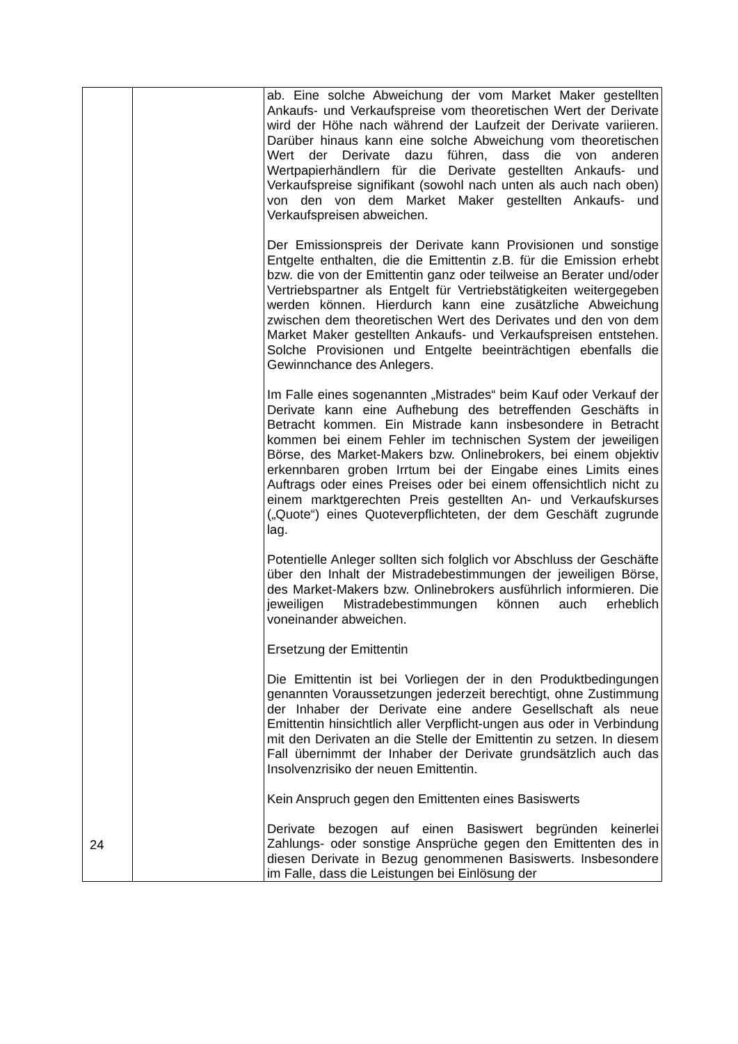| | | ab. Eine solche Abweichung der vom Market Maker gestellten Ankaufs- und Verkaufspreise vom theoretischen Wert der Derivate wird der Höhe nach während der Laufzeit der Derivate variieren. Darüber hinaus kann eine solche Abweichung vom theoretischen Wert der Derivate dazu führen, dass die von anderen Wertpapierhändlern für die Derivate gestellten Ankaufs- und Verkaufspreise signifikant (sowohl nach unten als auch nach oben) von den von dem Market Maker gestellten Ankaufs- und Verkaufspreisen abweichen. Der Emissionspreis der Derivate kann Provisionen und sonstige Entgelte enthalten, die die Emittentin z.B. für die Emission erhebt bzw. die von der Emittentin ganz oder teilweise an Berater und/oder Vertriebspartner als Entgelt für Vertriebstätigkeiten weitergegeben werden können. Hierdurch kann eine zusätzliche Abweichung zwischen dem theoretischen Wert des Derivates und den von dem Market Maker gestellten Ankaufs- und Verkaufspreisen entstehen. Solche Provisionen und Entgelte beeinträchtigen ebenfalls die Gewinnchance des Anlegers. Im Falle eines sogenannten „Mistrades“ beim Kauf oder Verkauf der Derivate kann eine Aufhebung des betreffenden Geschäfts in Betracht kommen. Ein Mistrade kann insbesondere in Betracht kommen bei einem Fehler im technischen System der jeweiligen Börse, des Market-Makers bzw. Onlinebrokers, bei einem objektiv erkennbaren groben Irrtum bei der Eingabe eines Limits eines Auftrags oder eines Preises oder bei einem offensichtlich nicht zu einem marktgerechten Preis gestellten An- und Verkaufskurses („Quote“) eines Quoteverpflichteten, der dem Geschäft zugrunde lag. Potentielle Anleger sollten sich folglich vor Abschluss der Geschäfte über den Inhalt der Mistradebestimmungen der jeweiligen Börse, des Market-Makers bzw. Onlinebrokers ausführlich informieren. Die jeweiligen Mistradebestimmungen können auch erheblich voneinander abweichen. Ersetzung der Emittentin Die Emittentin ist bei Vorliegen der in den Produktbedingungen genannten Voraussetzungen jederzeit berechtigt, ohne Zustimmung der Inhaber der Derivate eine andere Gesellschaft als neue Emittentin hinsichtlich aller Verpflicht-ungen aus oder in Verbindung mit den Derivaten an die Stelle der Emittentin zu setzen. In diesem Fall übernimmt der Inhaber der Derivate grundsätzlich auch das Insolvenzrisiko der neuen Emittentin. Kein Anspruch gegen den Emittenten eines Basiswerts Derivate bezogen auf einen Basiswert begründen keinerlei Zahlungs- oder sonstige Ansprüche gegen den Emittenten des in diesen Derivate in Bezug genommenen Basiswerts. Insbesondere im Falle, dass die Leistungen bei Einlösung der |
24